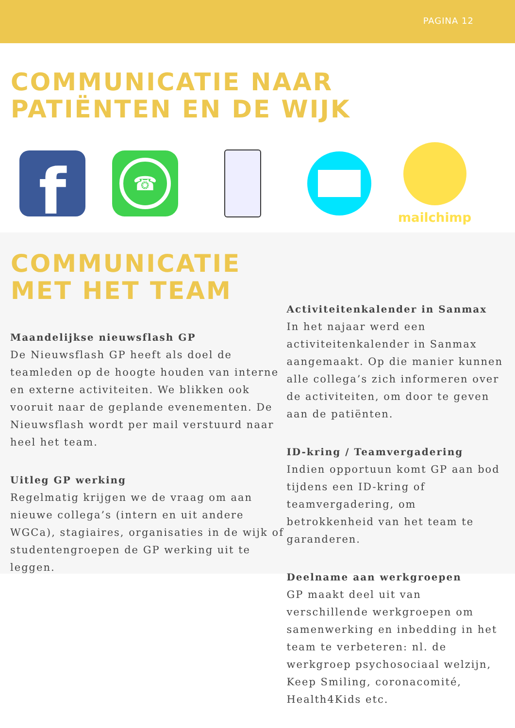PAGINA 12
COMMUNICATIE NAAR
PATIËNTEN EN DE WIJK
f
☎
mailchimp
COMMUNICATIE
MET HET TEAM
Maandelijkse nieuwsflash GP
De Nieuwsflash GP heeft als doel de teamleden op de hoogte houden van interne en externe activiteiten. We blikken ook vooruit naar de geplande evenementen. De Nieuwsflash wordt per mail verstuurd naar heel het team.
Uitleg GP werking
Regelmatig krijgen we de vraag om aan nieuwe collega’s (intern en uit andere WGCa), stagiaires, organisaties in de wijk of studentengroepen de GP werking uit te leggen.
Activiteitenkalender in Sanmax
In het najaar werd een activiteitenkalender in Sanmax aangemaakt. Op die manier kunnen alle collega’s zich informeren over de activiteiten, om door te geven aan de patiënten.
ID-kring / Teamvergadering
Indien opportuun komt GP aan bod tijdens een ID-kring of teamvergadering, om betrokkenheid van het team te garanderen.
Deelname aan werkgroepen
GP maakt deel uit van verschillende werkgroepen om samenwerking en inbedding in het team te verbeteren: nl. de werkgroep psychosociaal welzijn, Keep Smiling, coronacomité, Health4Kids etc.